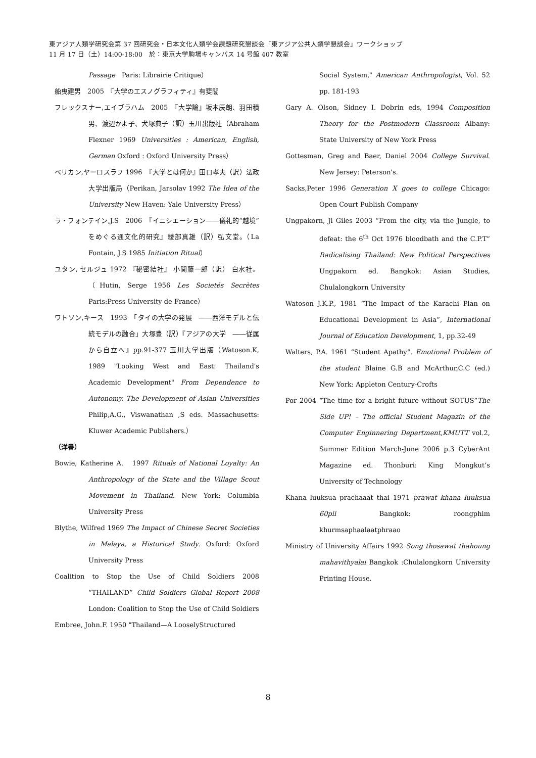東アジア人類学研究会第 37 回研究会・日本文化人類学会課題研究懇談会「東アジア公共人類学懇談会」ワークショップ
11 月 17 日（土）14:00-18:00　於：東京大学駒場キャンパス 14 号館 407 教室
Passage　Paris: Librairie Critique）
船曳建男　2005　『大学のエスノグラフィティ』有斐閣
フレックスナー,エイブラハム　2005　『大学論』坂本辰朗、羽田積男、渡辺かよ子、犬塚典子（訳）玉川出版社（Abraham Flexner 1969 Universities : American, English, German Oxford : Oxford University Press）
ペリカン,ヤーロスラフ 1996　『大学とは何か』田口孝夫（訳）法政大学出版局（Perikan, Jarsolav 1992 The Idea of the University New Haven: Yale University Press）
ラ・フォンテイン,J.S　2006　『イニシエーション――儀礼的“越境”をめぐる通文化的研究』綾部真雄（訳）弘文堂。（La Fontain, J.S 1985 Initiation Ritual）
ユタン, セルジュ 1972 『秘密結社』 小関藤一郎（訳） 白水社。（Hutin, Serge 1956 Les Societés Secrètes Paris:Press University de France）
ワトソン,キース　1993　「タイの大学の発展　――西洋モデルと伝統モデルの融合」大塚豊（訳）『アジアの大学　――従属から自立へ』pp.91-377 玉川大学出版（Watoson.K, 1989 "Looking West and East: Thailand's Academic Development" From Dependence to Autonomy. The Development of Asian Universities Philip,A.G., Viswanathan ,S eds. Massachusetts: Kluwer Academic Publishers.）
（洋書）
Bowie, Katherine A.　1997 Rituals of National Loyalty: An Anthropology of the State and the Village Scout Movement in Thailand. New York: Columbia University Press
Blythe, Wilfred 1969 The Impact of Chinese Secret Societies in Malaya, a Historical Study. Oxford: Oxford University Press
Coalition to Stop the Use of Child Soldiers 2008 “THAILAND” Child Soldiers Global Report 2008 London: Coalition to Stop the Use of Child Soldiers
Embree, John.F. 1950 "Thailand—A LooselyStructured
Social System," American Anthropologist, Vol. 52 pp. 181-193
Gary A. Olson, Sidney I. Dobrin eds, 1994 Composition Theory for the Postmodern Classroom Albany: State University of New York Press
Gottesman, Greg and Baer, Daniel 2004 College Survival. New Jersey: Peterson's.
Sacks,Peter 1996 Generation X goes to college Chicago: Open Court Publish Company
Ungpakorn, Ji Giles 2003 “From the city, via the Jungle, to defeat: the 6<sup>th</sup> Oct 1976 bloodbath and the C.P.T” Radicalising Thailand: New Political Perspectives Ungpakorn ed. Bangkok: Asian Studies, Chulalongkorn University
Watoson J.K.P., 1981 “The Impact of the Karachi Plan on Educational Development in Asia”, International Journal of Education Development, 1, pp.32-49
Walters, P.A. 1961 “Student Apathy”. Emotional Problem of the student Blaine G.B and McArthur,C.C (ed.) New York: Appleton Century-Crofts
Por 2004 “The time for a bright future without SOTUS”The Side UP! – The official Student Magazin of the Computer Enginnering Department,KMUTT vol.2, Summer Edition March-June 2006 p.3 CyberAnt Magazine ed. Thonburi: King Mongkut’s University of Technology
Khana luuksua prachaaat thai 1971 prawat khana luuksua 60pii Bangkok: roongphim khurmsaphaalaatphraao
Ministry of University Affairs 1992 Song thosawat thahoung mahavithyalai Bangkok :Chulalongkorn University Printing House.
8